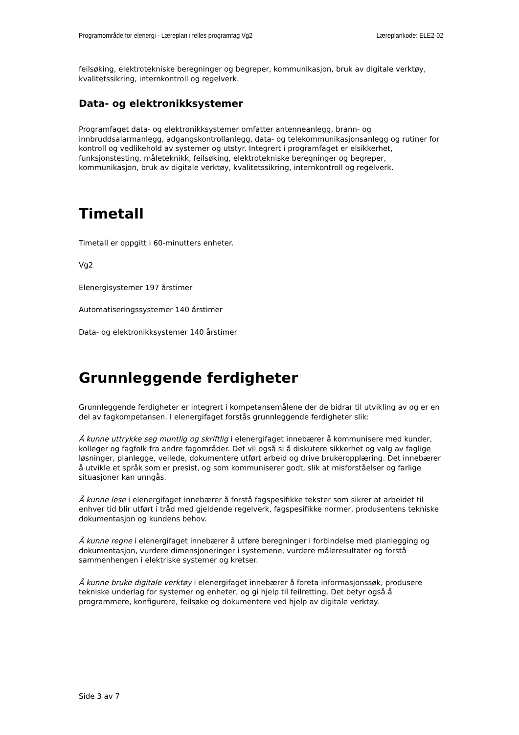Programområde for elenergi - Læreplan i felles programfag Vg2 Læreplankode: ELE2-02
feilsøking, elektrotekniske beregninger og begreper, kommunikasjon, bruk av digitale verktøy, kvalitetssikring, internkontroll og regelverk.
Data- og elektronikksystemer
Programfaget data- og elektronikksystemer omfatter antenneanlegg, brann- og innbruddsalarmanlegg, adgangskontrollanlegg, data- og telekommunikasjonsanlegg og rutiner for kontroll og vedlikehold av systemer og utstyr. Integrert i programfaget er elsikkerhet, funksjonstesting, måleteknikk, feilsøking, elektrotekniske beregninger og begreper, kommunikasjon, bruk av digitale verktøy, kvalitetssikring, internkontroll og regelverk.
Timetall
Timetall er oppgitt i 60-minutters enheter.
Vg2
Elenergisystemer 197 årstimer
Automatiseringssystemer 140 årstimer
Data- og elektronikksystemer 140 årstimer
Grunnleggende ferdigheter
Grunnleggende ferdigheter er integrert i kompetansemålene der de bidrar til utvikling av og er en del av fagkompetansen. I elenergifaget forstås grunnleggende ferdigheter slik:
Å kunne uttrykke seg muntlig og skriftlig i elenergifaget innebærer å kommunisere med kunder, kolleger og fagfolk fra andre fagområder. Det vil også si å diskutere sikkerhet og valg av faglige løsninger, planlegge, veilede, dokumentere utført arbeid og drive brukeropplæring. Det innebærer å utvikle et språk som er presist, og som kommuniserer godt, slik at misforståelser og farlige situasjoner kan unngås.
Å kunne lese i elenergifaget innebærer å forstå fagspesifikke tekster som sikrer at arbeidet til enhver tid blir utført i tråd med gjeldende regelverk, fagspesifikke normer, produsentens tekniske dokumentasjon og kundens behov.
Å kunne regne i elenergifaget innebærer å utføre beregninger i forbindelse med planlegging og dokumentasjon, vurdere dimensjoneringer i systemene, vurdere måleresultater og forstå sammenhengen i elektriske systemer og kretser.
Å kunne bruke digitale verktøy i elenergifaget innebærer å foreta informasjonssøk, produsere tekniske underlag for systemer og enheter, og gi hjelp til feilretting. Det betyr også å programmere, konfigurere, feilsøke og dokumentere ved hjelp av digitale verktøy.
Side 3 av 7